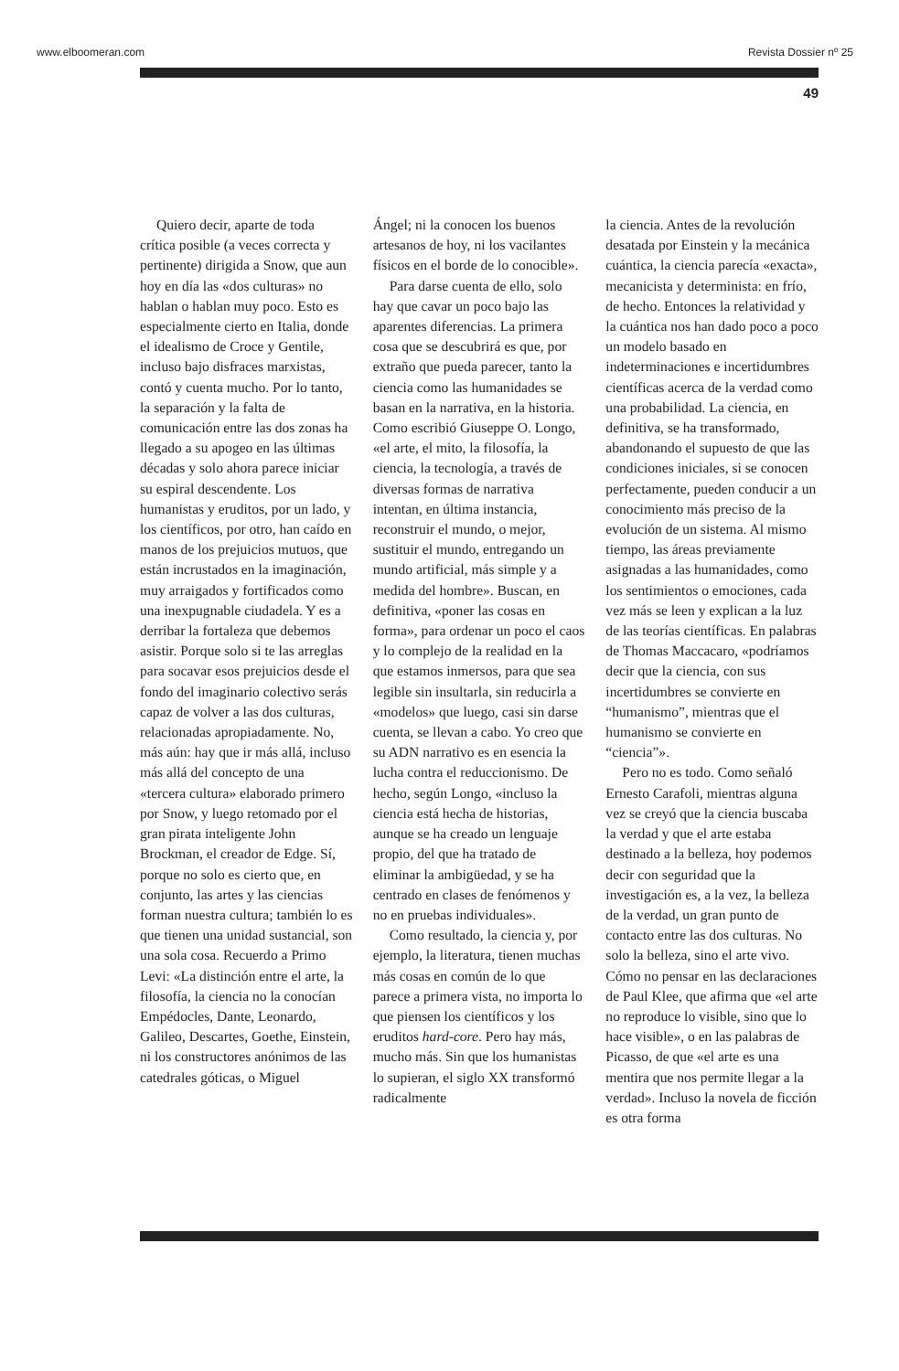www.elboomeran.com Revista Dossier nº 25
49
Quiero decir, aparte de toda crítica posible (a veces correcta y pertinente) dirigida a Snow, que aun hoy en día las «dos culturas» no hablan o hablan muy poco. Esto es especialmente cierto en Italia, donde el idealismo de Croce y Gentile, incluso bajo disfraces marxistas, contó y cuenta mucho. Por lo tanto, la separación y la falta de comunicación entre las dos zonas ha llegado a su apogeo en las últimas décadas y solo ahora parece iniciar su espiral descendente. Los humanistas y eruditos, por un lado, y los científicos, por otro, han caído en manos de los prejuicios mutuos, que están incrustados en la imaginación, muy arraigados y fortificados como una inexpugnable ciudadela. Y es a derribar la fortaleza que debemos asistir. Porque solo si te las arreglas para socavar esos prejuicios desde el fondo del imaginario colectivo serás capaz de volver a las dos culturas, relacionadas apropiadamente. No, más aún: hay que ir más allá, incluso más allá del concepto de una «tercera cultura» elaborado primero por Snow, y luego retomado por el gran pirata inteligente John Brockman, el creador de Edge. Sí, porque no solo es cierto que, en conjunto, las artes y las ciencias forman nuestra cultura; también lo es que tienen una unidad sustancial, son una sola cosa. Recuerdo a Primo Levi: «La distinción entre el arte, la filosofía, la ciencia no la conocían Empédocles, Dante, Leonardo, Galileo, Descartes, Goethe, Einstein, ni los constructores anónimos de las catedrales góticas, o Miguel
Ángel; ni la conocen los buenos artesanos de hoy, ni los vacilantes físicos en el borde de lo conocible».
Para darse cuenta de ello, solo hay que cavar un poco bajo las aparentes diferencias. La primera cosa que se descubrirá es que, por extraño que pueda parecer, tanto la ciencia como las humanidades se basan en la narrativa, en la historia. Como escribió Giuseppe O. Longo, «el arte, el mito, la filosofía, la ciencia, la tecnología, a través de diversas formas de narrativa intentan, en última instancia, reconstruir el mundo, o mejor, sustituir el mundo, entregando un mundo artificial, más simple y a medida del hombre». Buscan, en definitiva, «poner las cosas en forma», para ordenar un poco el caos y lo complejo de la realidad en la que estamos inmersos, para que sea legible sin insultarla, sin reducirla a «modelos» que luego, casi sin darse cuenta, se llevan a cabo. Yo creo que su ADN narrativo es en esencia la lucha contra el reduccionismo. De hecho, según Longo, «incluso la ciencia está hecha de historias, aunque se ha creado un lenguaje propio, del que ha tratado de eliminar la ambigüedad, y se ha centrado en clases de fenómenos y no en pruebas individuales».
Como resultado, la ciencia y, por ejemplo, la literatura, tienen muchas más cosas en común de lo que parece a primera vista, no importa lo que piensen los científicos y los eruditos hard-core. Pero hay más, mucho más. Sin que los humanistas lo supieran, el siglo XX transformó radicalmente
la ciencia. Antes de la revolución desatada por Einstein y la mecánica cuántica, la ciencia parecía «exacta», mecanicista y determinista: en frío, de hecho. Entonces la relatividad y la cuántica nos han dado poco a poco un modelo basado en indeterminaciones e incertidumbres científicas acerca de la verdad como una probabilidad. La ciencia, en definitiva, se ha transformado, abandonando el supuesto de que las condiciones iniciales, si se conocen perfectamente, pueden conducir a un conocimiento más preciso de la evolución de un sistema. Al mismo tiempo, las áreas previamente asignadas a las humanidades, como los sentimientos o emociones, cada vez más se leen y explican a la luz de las teorías científicas. En palabras de Thomas Maccacaro, «podríamos decir que la ciencia, con sus incertidumbres se convierte en “humanismo”, mientras que el humanismo se convierte en “ciencia”».
Pero no es todo. Como señaló Ernesto Carafoli, mientras alguna vez se creyó que la ciencia buscaba la verdad y que el arte estaba destinado a la belleza, hoy podemos decir con seguridad que la investigación es, a la vez, la belleza de la verdad, un gran punto de contacto entre las dos culturas. No solo la belleza, sino el arte vivo. Cómo no pensar en las declaraciones de Paul Klee, que afirma que «el arte no reproduce lo visible, sino que lo hace visible», o en las palabras de Picasso, de que «el arte es una mentira que nos permite llegar a la verdad». Incluso la novela de ficción es otra forma